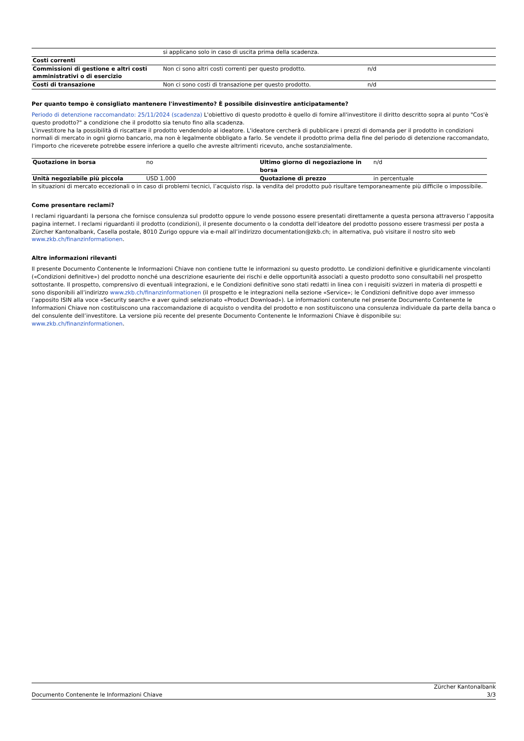| | si applicano solo in caso di uscita prima della scadenza. | |
| Costi correnti | | |
| Commissioni di gestione e altri costi amministrativi o di esercizio | Non ci sono altri costi correnti per questo prodotto. | n/d |
| Costi di transazione | Non ci sono costi di transazione per questo prodotto. | n/d |
Per quanto tempo è consigliato mantenere l'investimento? È possibile disinvestire anticipatamente?
Periodo di detenzione raccomandato: 25/11/2024 (scadenza) L'obiettivo di questo prodotto è quello di fornire all'investitore il diritto descritto sopra al punto "Cos'è questo prodotto?" a condizione che il prodotto sia tenuto fino alla scadenza.
L'investitore ha la possibilità di riscattare il prodotto vendendolo al ideatore. L'ideatore cercherà di pubblicare i prezzi di domanda per il prodotto in condizioni normali di mercato in ogni giorno bancario, ma non è legalmente obbligato a farlo. Se vendete il prodotto prima della fine del periodo di detenzione raccomandato, l'importo che riceverete potrebbe essere inferiore a quello che avreste altrimenti ricevuto, anche sostanzialmente.
| Quotazione in borsa | no | Ultimo giorno di negoziazione in borsa | n/d |
| Unità negoziabile più piccola | USD 1.000 | Quotazione di prezzo | in percentuale |
In situazioni di mercato eccezionali o in caso di problemi tecnici, l’acquisto risp. la vendita del prodotto può risultare temporaneamente più difficile o impossibile.
Come presentare reclami?
I reclami riguardanti la persona che fornisce consulenza sul prodotto oppure lo vende possono essere presentati direttamente a questa persona attraverso l’apposita pagina internet. I reclami riguardanti il prodotto (condizioni), il presente documento o la condotta dell’ideatore del prodotto possono essere trasmessi per posta a Zürcher Kantonalbank, Casella postale, 8010 Zurigo oppure via e-mail all’indirizzo documentation@zkb.ch; in alternativa, può visitare il nostro sito web www.zkb.ch/finanzinformationen.
Altre informazioni rilevanti
Il presente Documento Contenente le Informazioni Chiave non contiene tutte le informazioni su questo prodotto. Le condizioni definitive e giuridicamente vincolanti («Condizioni definitive») del prodotto nonché una descrizione esauriente dei rischi e delle opportunità associati a questo prodotto sono consultabili nel prospetto sottostante. Il prospetto, comprensivo di eventuali integrazioni, e le Condizioni definitive sono stati redatti in linea con i requisiti svizzeri in materia di prospetti e sono disponibili all’indirizzo www.zkb.ch/finanzinformationen (il prospetto e le integrazioni nella sezione «Service»; le Condizioni definitive dopo aver immesso l’apposito ISIN alla voce «Security search» e aver quindi selezionato «Product Download»). Le informazioni contenute nel presente Documento Contenente le Informazioni Chiave non costituiscono una raccomandazione di acquisto o vendita del prodotto e non sostituiscono una consulenza individuale da parte della banca o del consulente dell’investitore. La versione più recente del presente Documento Contenente le Informazioni Chiave è disponibile su: www.zkb.ch/finanzinformationen.
Zürcher Kantonalbank
Documento Contenente le Informazioni Chiave 3/3